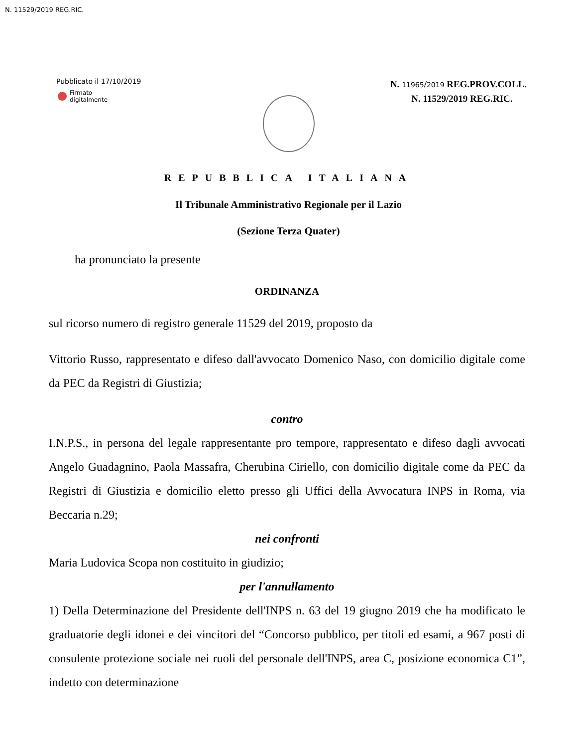N. 11529/2019 REG.RIC.
Pubblicato il 17/10/2019
Firmato
digitalmente
N. 11965/2019 REG.PROV.COLL.
N. 11529/2019 REG.RIC.
REPUBBLICA ITALIANA
Il Tribunale Amministrativo Regionale per il Lazio
(Sezione Terza Quater)
ha pronunciato la presente
ORDINANZA
sul ricorso numero di registro generale 11529 del 2019, proposto da
Vittorio Russo, rappresentato e difeso dall'avvocato Domenico Naso, con domicilio digitale come da PEC da Registri di Giustizia;
contro
I.N.P.S., in persona del legale rappresentante pro tempore, rappresentato e difeso dagli avvocati Angelo Guadagnino, Paola Massafra, Cherubina Ciriello, con domicilio digitale come da PEC da Registri di Giustizia e domicilio eletto presso gli Uffici della Avvocatura INPS in Roma, via Beccaria n.29;
nei confronti
Maria Ludovica Scopa non costituito in giudizio;
per l'annullamento
1) Della Determinazione del Presidente dell'INPS n. 63 del 19 giugno 2019 che ha modificato le graduatorie degli idonei e dei vincitori del “Concorso pubblico, per titoli ed esami, a 967 posti di consulente protezione sociale nei ruoli del personale dell'INPS, area C, posizione economica C1”, indetto con determinazione